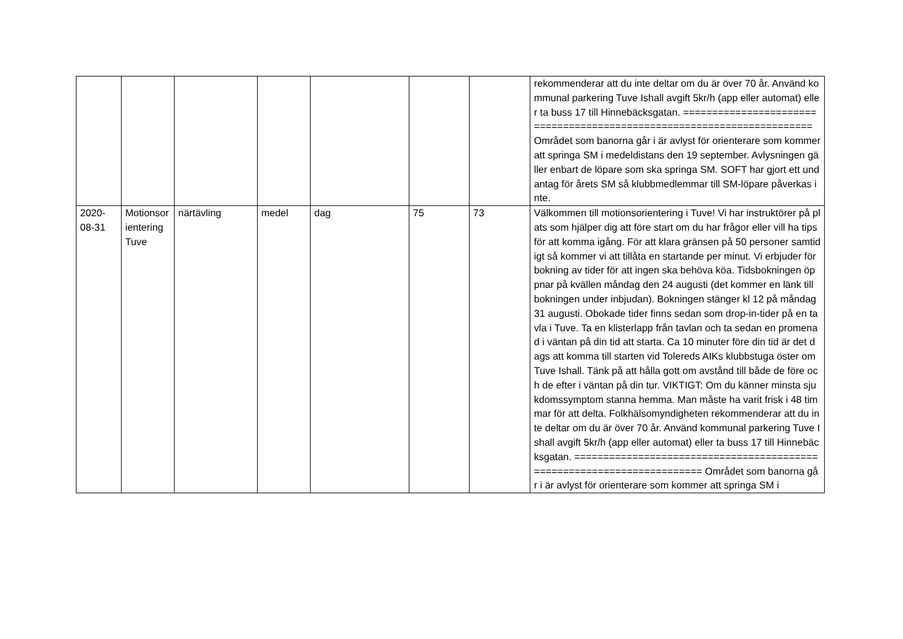| | | | | | | | rekommenderar att du inte deltar om du är över 70 år. Använd kommunal parkering Tuve Ishall avgift 5kr/h (app eller automat) eller ta buss 17 till Hinnebäcksgatan. ======================================================================= Området som banorna går i är avlyst för orienterare som kommer att springa SM i medeldistans den 19 september. Avlysningen gäller enbart de löpare som ska springa SM. SOFT har gjort ett undantag för årets SM så klubbmedlemmar till SM-löpare påverkas inte. |
| 2020-08-31 | Motionsorientering Tuve | närtävling | medel | dag | 75 | 73 | Välkommen till motionsorientering i Tuve! Vi har instruktörer på plats som hjälper dig att före start om du har frågor eller vill ha tips för att komma igång. För att klara gränsen på 50 personer samtidigt så kommer vi att tillåta en startande per minut. Vi erbjuder förbokning av tider för att ingen ska behöva köa. Tidsbokningen öppnar på kvällen måndag den 24 augusti (det kommer en länk till bokningen under inbjudan). Bokningen stänger kl 12 på måndag 31 augusti. Obokade tider finns sedan som drop-in-tider på en tavla i Tuve. Ta en klisterlapp från tavlan och ta sedan en promenad i väntan på din tid att starta. Ca 10 minuter före din tid är det dags att komma till starten vid Tolereds AIKs klubbstuga öster om Tuve Ishall. Tänk på att hålla gott om avstånd till både de före och de efter i väntan på din tur. VIKTIGT: Om du känner minsta sjukdomssymptom stanna hemma. Man måste ha varit frisk i 48 timmar för att delta. Folkhälsomyndigheten rekommenderar att du inte deltar om du är över 70 år. Använd kommunal parkering Tuve Ishall avgift 5kr/h (app eller automat) eller ta buss 17 till Hinnebäcksgatan. ======================================================================= Området som banorna går i är avlyst för orienterare som kommer att springa SM i |